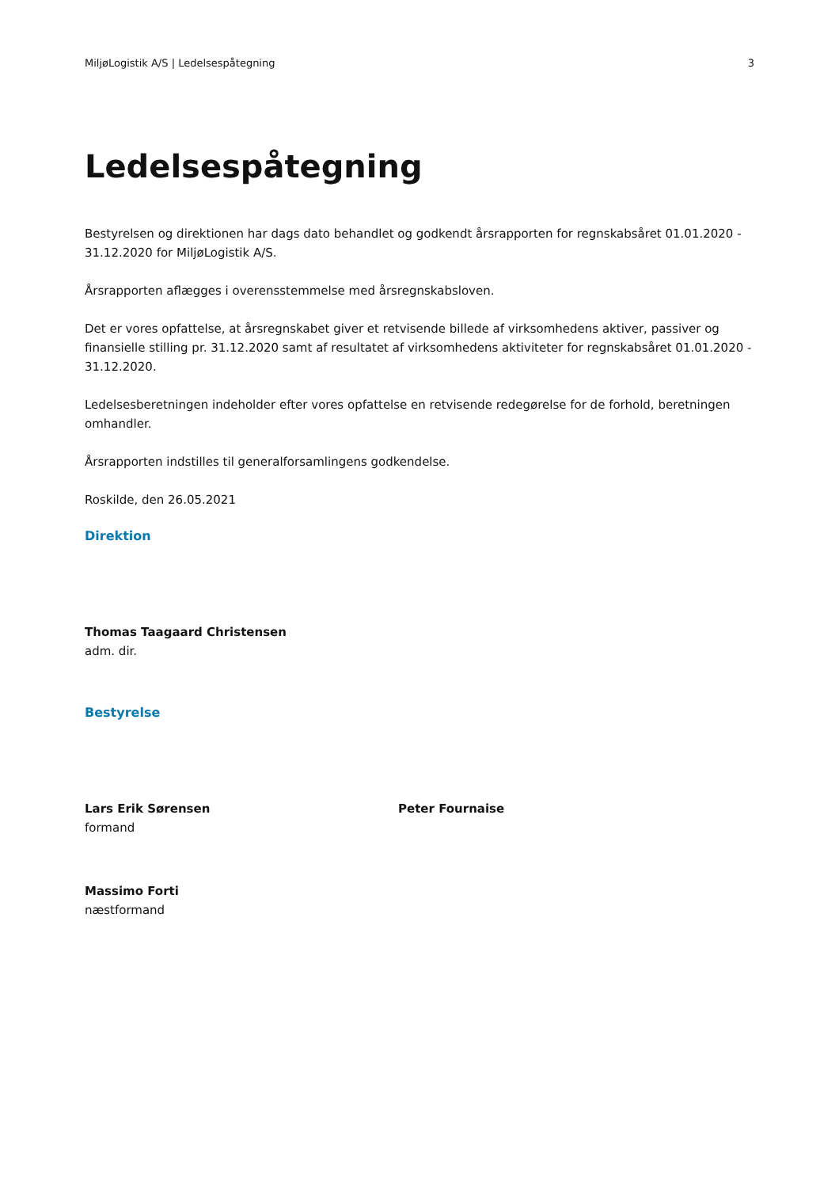MiljøLogistik A/S | Ledelsespåtegning 3
Ledelsespåtegning
Bestyrelsen og direktionen har dags dato behandlet og godkendt årsrapporten for regnskabsåret 01.01.2020 - 31.12.2020 for MiljøLogistik A/S.
Årsrapporten aflægges i overensstemmelse med årsregnskabsloven.
Det er vores opfattelse, at årsregnskabet giver et retvisende billede af virksomhedens aktiver, passiver og finansielle stilling pr. 31.12.2020 samt af resultatet af virksomhedens aktiviteter for regnskabsåret 01.01.2020 - 31.12.2020.
Ledelsesberetningen indeholder efter vores opfattelse en retvisende redegørelse for de forhold, beretningen omhandler.
Årsrapporten indstilles til generalforsamlingens godkendelse.
Roskilde, den 26.05.2021
Direktion
Thomas Taagaard Christensen
adm. dir.
Bestyrelse
Lars Erik Sørensen
formand
Peter Fournaise
Massimo Forti
næstformand